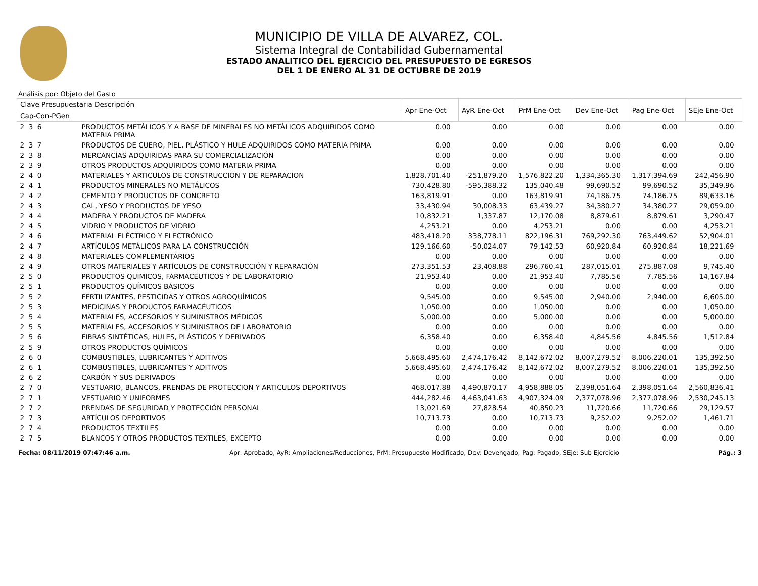MUNICIPIO DE VILLA DE ALVAREZ, COL.
Sistema Integral de Contabilidad Gubernamental
ESTADO ANALITICO DEL EJERCICIO DEL PRESUPUESTO DE EGRESOS
DEL 1 DE ENERO AL 31 DE OCTUBRE DE 2019
Análisis por: Objeto del Gasto
| Clave Presupuestaria Descripción | | Apr Ene-Oct | AyR Ene-Oct | PrM Ene-Oct | Dev Ene-Oct | Pag Ene-Oct | SEje Ene-Oct |
| --- | --- | --- | --- | --- | --- | --- | --- |
| Cap-Con-PGen | | | | | | | |
| 2 3 6 | PRODUCTOS METÁLICOS Y A BASE DE MINERALES NO METÁLICOS ADQUIRIDOS COMO MATERIA PRIMA | 0.00 | 0.00 | 0.00 | 0.00 | 0.00 | 0.00 |
| 2 3 7 | PRODUCTOS DE CUERO, PIEL, PLÁSTICO Y HULE ADQUIRIDOS COMO MATERIA PRIMA | 0.00 | 0.00 | 0.00 | 0.00 | 0.00 | 0.00 |
| 2 3 8 | MERCANCÍAS ADQUIRIDAS PARA SU COMERCIALIZACIÓN | 0.00 | 0.00 | 0.00 | 0.00 | 0.00 | 0.00 |
| 2 3 9 | OTROS PRODUCTOS ADQUIRIDOS COMO MATERIA PRIMA | 0.00 | 0.00 | 0.00 | 0.00 | 0.00 | 0.00 |
| 2 4 0 | MATERIALES Y ARTICULOS DE CONSTRUCCION Y DE REPARACION | 1,828,701.40 | -251,879.20 | 1,576,822.20 | 1,334,365.30 | 1,317,394.69 | 242,456.90 |
| 2 4 1 | PRODUCTOS MINERALES NO METÁLICOS | 730,428.80 | -595,388.32 | 135,040.48 | 99,690.52 | 99,690.52 | 35,349.96 |
| 2 4 2 | CEMENTO Y PRODUCTOS DE CONCRETO | 163,819.91 | 0.00 | 163,819.91 | 74,186.75 | 74,186.75 | 89,633.16 |
| 2 4 3 | CAL, YESO Y PRODUCTOS DE YESO | 33,430.94 | 30,008.33 | 63,439.27 | 34,380.27 | 34,380.27 | 29,059.00 |
| 2 4 4 | MADERA Y PRODUCTOS DE MADERA | 10,832.21 | 1,337.87 | 12,170.08 | 8,879.61 | 8,879.61 | 3,290.47 |
| 2 4 5 | VIDRIO Y PRODUCTOS DE VIDRIO | 4,253.21 | 0.00 | 4,253.21 | 0.00 | 0.00 | 4,253.21 |
| 2 4 6 | MATERIAL ELÉCTRICO Y ELECTRÓNICO | 483,418.20 | 338,778.11 | 822,196.31 | 769,292.30 | 763,449.62 | 52,904.01 |
| 2 4 7 | ARTÍCULOS METÁLICOS PARA LA CONSTRUCCIÓN | 129,166.60 | -50,024.07 | 79,142.53 | 60,920.84 | 60,920.84 | 18,221.69 |
| 2 4 8 | MATERIALES COMPLEMENTARIOS | 0.00 | 0.00 | 0.00 | 0.00 | 0.00 | 0.00 |
| 2 4 9 | OTROS MATERIALES Y ARTÍCULOS DE CONSTRUCCIÓN Y REPARACIÓN | 273,351.53 | 23,408.88 | 296,760.41 | 287,015.01 | 275,887.08 | 9,745.40 |
| 2 5 0 | PRODUCTOS QUIMICOS, FARMACEUTICOS Y DE LABORATORIO | 21,953.40 | 0.00 | 21,953.40 | 7,785.56 | 7,785.56 | 14,167.84 |
| 2 5 1 | PRODUCTOS QUÍMICOS BÁSICOS | 0.00 | 0.00 | 0.00 | 0.00 | 0.00 | 0.00 |
| 2 5 2 | FERTILIZANTES, PESTICIDAS Y OTROS AGROQUÍMICOS | 9,545.00 | 0.00 | 9,545.00 | 2,940.00 | 2,940.00 | 6,605.00 |
| 2 5 3 | MEDICINAS Y PRODUCTOS FARMACÉUTICOS | 1,050.00 | 0.00 | 1,050.00 | 0.00 | 0.00 | 1,050.00 |
| 2 5 4 | MATERIALES, ACCESORIOS Y SUMINISTROS MÉDICOS | 5,000.00 | 0.00 | 5,000.00 | 0.00 | 0.00 | 5,000.00 |
| 2 5 5 | MATERIALES, ACCESORIOS Y SUMINISTROS DE LABORATORIO | 0.00 | 0.00 | 0.00 | 0.00 | 0.00 | 0.00 |
| 2 5 6 | FIBRAS SINTÉTICAS, HULES, PLÁSTICOS Y DERIVADOS | 6,358.40 | 0.00 | 6,358.40 | 4,845.56 | 4,845.56 | 1,512.84 |
| 2 5 9 | OTROS PRODUCTOS QUÍMICOS | 0.00 | 0.00 | 0.00 | 0.00 | 0.00 | 0.00 |
| 2 6 0 | COMBUSTIBLES, LUBRICANTES Y ADITIVOS | 5,668,495.60 | 2,474,176.42 | 8,142,672.02 | 8,007,279.52 | 8,006,220.01 | 135,392.50 |
| 2 6 1 | COMBUSTIBLES, LUBRICANTES Y ADITIVOS | 5,668,495.60 | 2,474,176.42 | 8,142,672.02 | 8,007,279.52 | 8,006,220.01 | 135,392.50 |
| 2 6 2 | CARBÓN Y SUS DERIVADOS | 0.00 | 0.00 | 0.00 | 0.00 | 0.00 | 0.00 |
| 2 7 0 | VESTUARIO, BLANCOS, PRENDAS DE PROTECCION Y ARTICULOS DEPORTIVOS | 468,017.88 | 4,490,870.17 | 4,958,888.05 | 2,398,051.64 | 2,398,051.64 | 2,560,836.41 |
| 2 7 1 | VESTUARIO Y UNIFORMES | 444,282.46 | 4,463,041.63 | 4,907,324.09 | 2,377,078.96 | 2,377,078.96 | 2,530,245.13 |
| 2 7 2 | PRENDAS DE SEGURIDAD Y PROTECCIÓN PERSONAL | 13,021.69 | 27,828.54 | 40,850.23 | 11,720.66 | 11,720.66 | 29,129.57 |
| 2 7 3 | ARTÍCULOS DEPORTIVOS | 10,713.73 | 0.00 | 10,713.73 | 9,252.02 | 9,252.02 | 1,461.71 |
| 2 7 4 | PRODUCTOS TEXTILES | 0.00 | 0.00 | 0.00 | 0.00 | 0.00 | 0.00 |
| 2 7 5 | BLANCOS Y OTROS PRODUCTOS TEXTILES, EXCEPTO | 0.00 | 0.00 | 0.00 | 0.00 | 0.00 | 0.00 |
Fecha: 08/11/2019 07:47:46 a.m. Apr: Aprobado, AyR: Ampliaciones/Reducciones, PrM: Presupuesto Modificado, Dev: Devengado, Pag: Pagado, SEje: Sub Ejercicio Pág.: 3